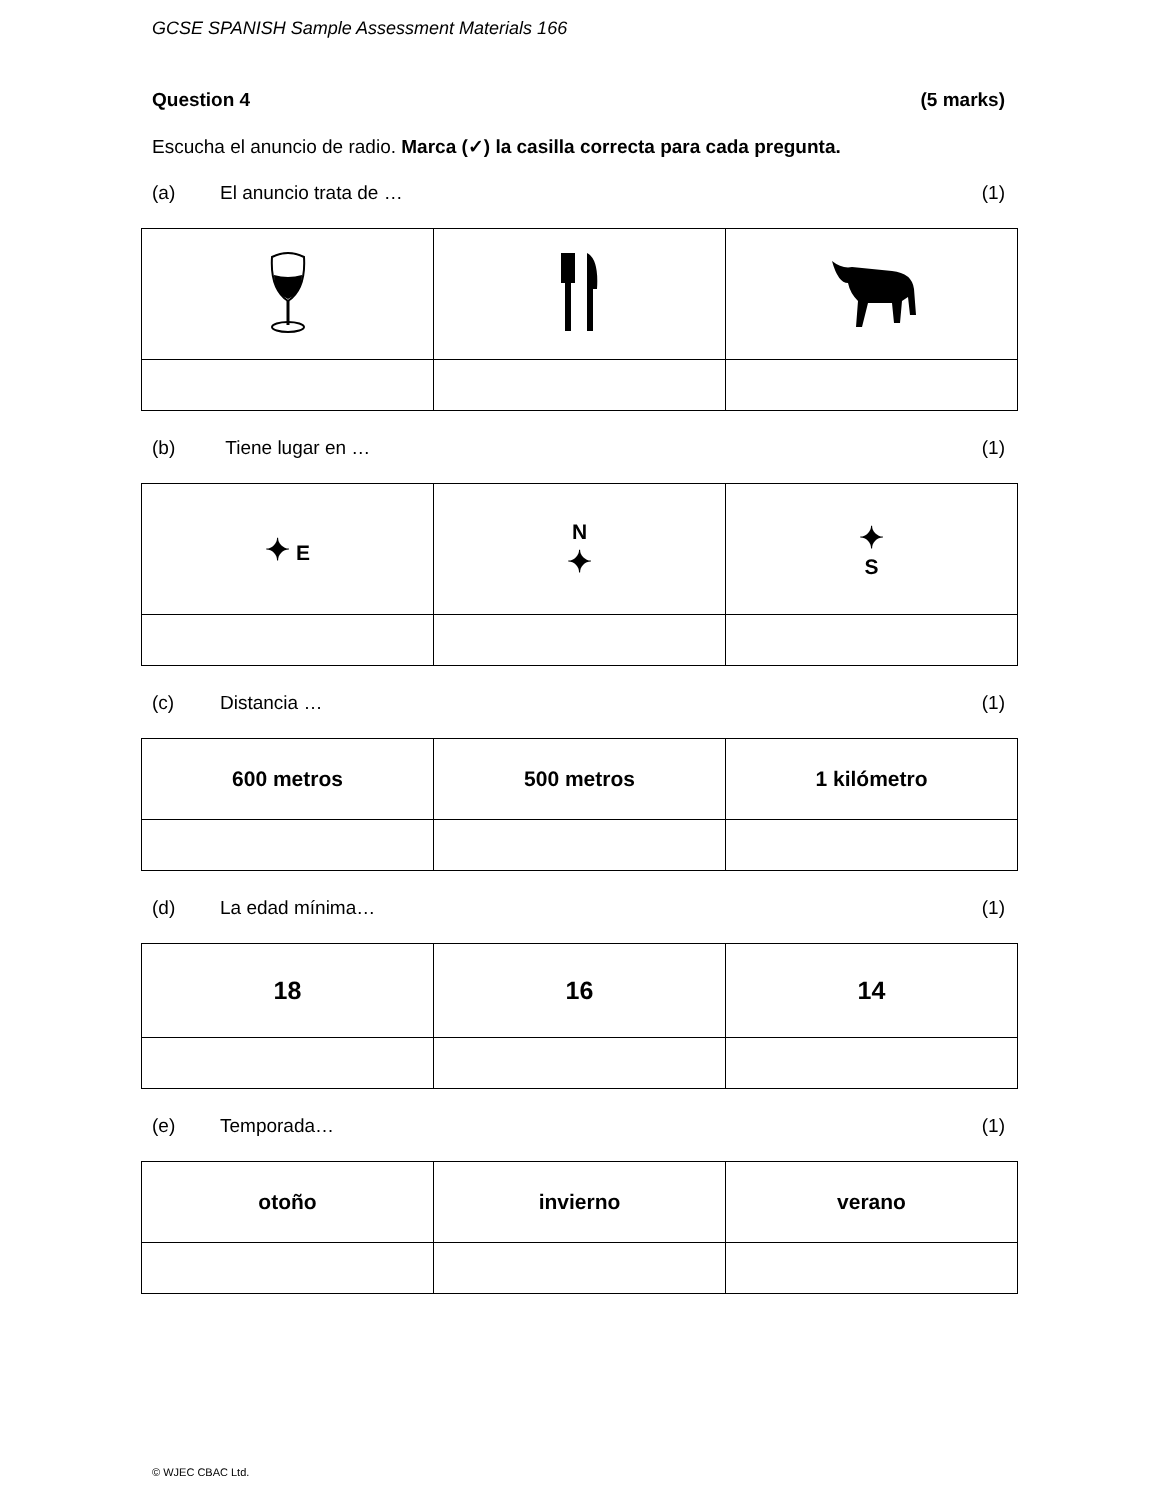GCSE SPANISH Sample Assessment Materials 166
Question 4 (5 marks)
Escucha el anuncio de radio. Marca (✓) la casilla correcta para cada pregunta.
(a) El anuncio trata de … (1)
(b) Tiene lugar en … (1)
| ✦ E | N ✦ | ✦ S |
(c) Distancia … (1)
| 600 metros | 500 metros | 1 kilómetro |
(d) La edad mínima… (1)
| 18 | 16 | 14 |
(e) Temporada… (1)
| otoño | invierno | verano |
© WJEC CBAC Ltd.